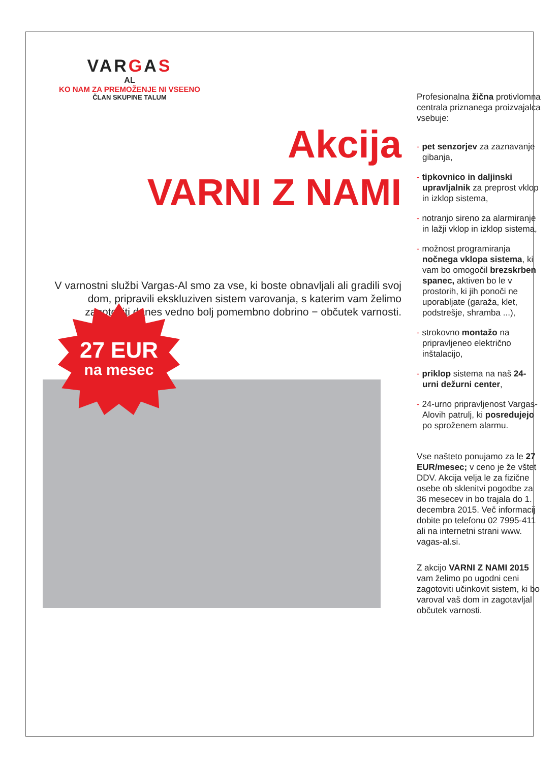VARGAS
AL
KO NAM ZA PREMOŽENJE NI VSEENO
ČLAN SKUPINE TALUM
Akcija
VARNI Z NAMI
V varnostni službi Vargas-Al smo za vse, ki boste obnavljali ali gradili svoj dom, pripravili ekskluziven sistem varovanja, s katerim vam želimo zagotoviti danes vedno bolj pomembno dobrino − občutek varnosti.
27 EUR
na mesec
Profesionalna žična protivlomna centrala priznanega proizvajalca vsebuje:
- pet senzorjev za zaznavanje gibanja,
- tipkovnico in daljinski upravljalnik za preprost vklop in izklop sistema,
- notranjo sireno za alarmiranje in lažji vklop in izklop sistema,
- možnost programiranja nočnega vklopa sistema, ki vam bo omogočil brezskrben spanec, aktiven bo le v prostorih, ki jih ponoči ne uporabljate (garaža, klet, podstrešje, shramba ...),
- strokovno montažo na pripravljeneo električno inštalacijo,
- priklop sistema na naš 24-urni dežurni center,
- 24-urno pripravljenost Vargas-Alovih patrulj, ki posredujejo po sproženem alarmu.
Vse našteto ponujamo za le 27 EUR/mesec; v ceno je že vštet DDV. Akcija velja le za fizične osebe ob sklenitvi pogodbe za 36 mesecev in bo trajala do 1. decembra 2015. Več informacij dobite po telefonu 02 7995-411 ali na internetni strani www. vagas-al.si.
Z akcijo VARNI Z NAMI 2015 vam želimo po ugodni ceni zagotoviti učinkovit sistem, ki bo varoval vaš dom in zagotavljal občutek varnosti.